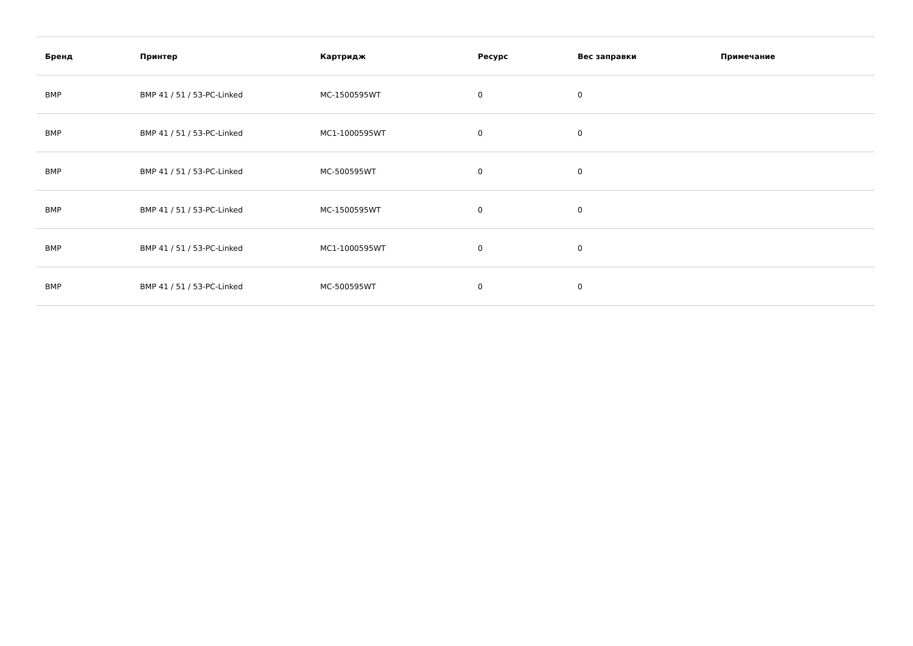| Бренд | Принтер | Картридж | Ресурс | Вес заправки | Примечание |
| --- | --- | --- | --- | --- | --- |
| BMP | BMP 41 / 51 / 53-PC-Linked | MC-1500595WT | 0 | 0 | |
| BMP | BMP 41 / 51 / 53-PC-Linked | MC1-1000595WT | 0 | 0 | |
| BMP | BMP 41 / 51 / 53-PC-Linked | MC-500595WT | 0 | 0 | |
| BMP | BMP 41 / 51 / 53-PC-Linked | MC-1500595WT | 0 | 0 | |
| BMP | BMP 41 / 51 / 53-PC-Linked | MC1-1000595WT | 0 | 0 | |
| BMP | BMP 41 / 51 / 53-PC-Linked | MC-500595WT | 0 | 0 | |